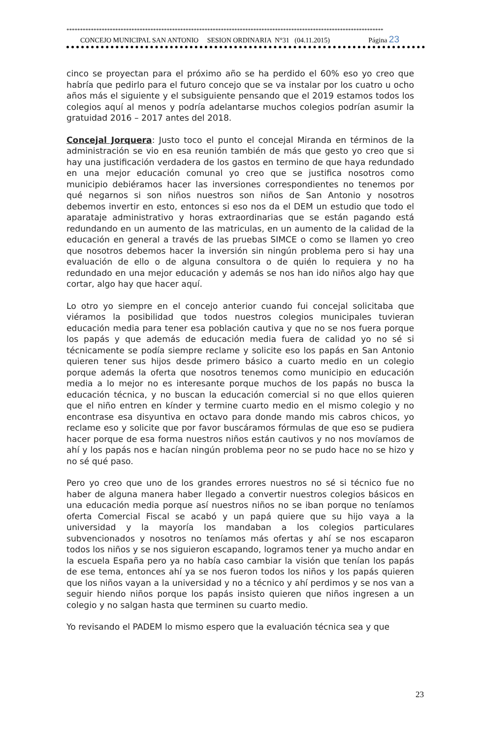*********************************************************************************************************************
CONCEJO MUNICIPAL SAN ANTONIO SESION ORDINARIA N°31 (04.11.2015) Página 23
cinco se proyectan para el próximo año se ha perdido el 60% eso yo creo que habría que pedirlo para el futuro concejo que se va instalar por los cuatro u ocho años más el siguiente y el subsiguiente pensando que el 2019 estamos todos los colegios aquí al menos y podría adelantarse muchos colegios podrían asumir la gratuidad 2016 – 2017 antes del 2018.
Concejal Jorquera: Justo toco el punto el concejal Miranda en términos de la administración se vio en esa reunión también de más que gesto yo creo que si hay una justificación verdadera de los gastos en termino de que haya redundado en una mejor educación comunal yo creo que se justifica nosotros como municipio debiéramos hacer las inversiones correspondientes no tenemos por qué negarnos si son niños nuestros son niños de San Antonio y nosotros debemos invertir en esto, entonces si eso nos da el DEM un estudio que todo el aparataje administrativo y horas extraordinarias que se están pagando está redundando en un aumento de las matriculas, en un aumento de la calidad de la educación en general a través de las pruebas SIMCE o como se llamen yo creo que nosotros debemos hacer la inversión sin ningún problema pero si hay una evaluación de ello o de alguna consultora o de quién lo requiera y no ha redundado en una mejor educación y además se nos han ido niños algo hay que cortar, algo hay que hacer aquí.
Lo otro yo siempre en el concejo anterior cuando fui concejal solicitaba que viéramos la posibilidad que todos nuestros colegios municipales tuvieran educación media para tener esa población cautiva y que no se nos fuera porque los papás y que además de educación media fuera de calidad yo no sé si técnicamente se podía siempre reclame y solicite eso los papás en San Antonio quieren tener sus hijos desde primero básico a cuarto medio en un colegio porque además la oferta que nosotros tenemos como municipio en educación media a lo mejor no es interesante porque muchos de los papás no busca la educación técnica, y no buscan la educación comercial si no que ellos quieren que el niño entren en kínder y termine cuarto medio en el mismo colegio y no encontrase esa disyuntiva en octavo para donde mando mis cabros chicos, yo reclame eso y solicite que por favor buscáramos fórmulas de que eso se pudiera hacer porque de esa forma nuestros niños están cautivos y no nos movíamos de ahí y los papás nos e hacían ningún problema peor no se pudo hace no se hizo y no sé qué paso.
Pero yo creo que uno de los grandes errores nuestros no sé si técnico fue no haber de alguna manera haber llegado a convertir nuestros colegios básicos en una educación media porque así nuestros niños no se iban porque no teníamos oferta Comercial Fiscal se acabó y un papá quiere que su hijo vaya a la universidad y la mayoría los mandaban a los colegios particulares subvencionados y nosotros no teníamos más ofertas y ahí se nos escaparon todos los niños y se nos siguieron escapando, logramos tener ya mucho andar en la escuela España pero ya no había caso cambiar la visión que tenían los papás de ese tema, entonces ahí ya se nos fueron todos los niños y los papás quieren que los niños vayan a la universidad y no a técnico y ahí perdimos y se nos van a seguir hiendo niños porque los papás insisto quieren que niños ingresen a un colegio y no salgan hasta que terminen su cuarto medio.
Yo revisando el PADEM lo mismo espero que la evaluación técnica sea y que
23